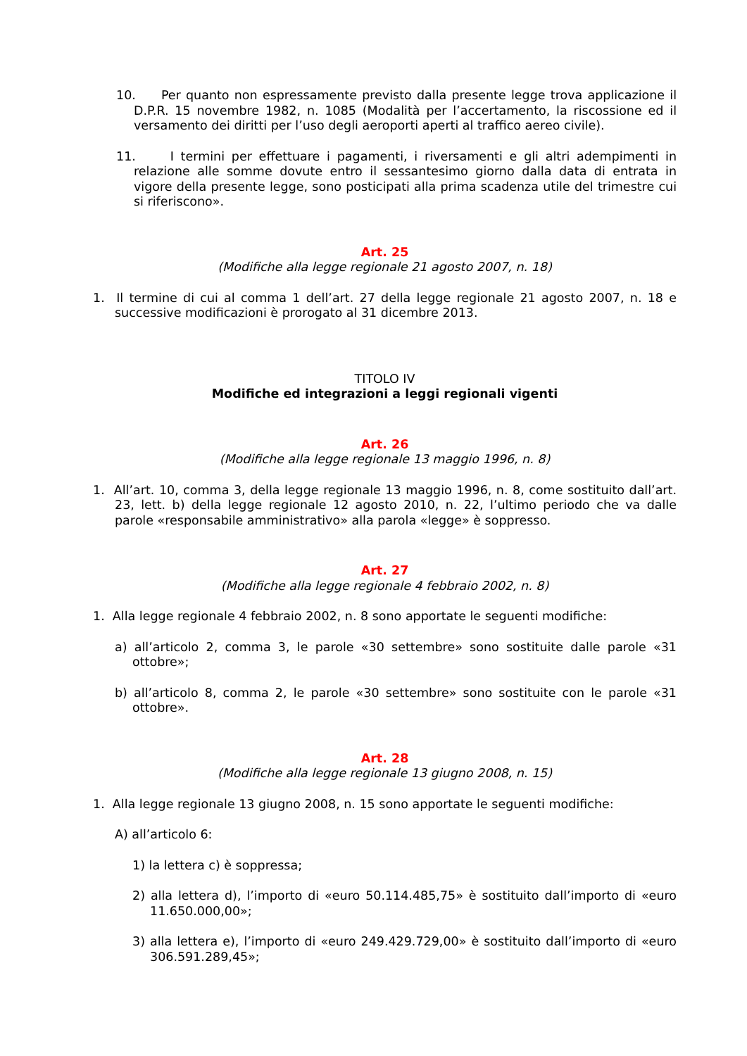10. Per quanto non espressamente previsto dalla presente legge trova applicazione il D.P.R. 15 novembre 1982, n. 1085 (Modalità per l’accertamento, la riscossione ed il versamento dei diritti per l’uso degli aeroporti aperti al traffico aereo civile).
11. I termini per effettuare i pagamenti, i riversamenti e gli altri adempimenti in relazione alle somme dovute entro il sessantesimo giorno dalla data di entrata in vigore della presente legge, sono posticipati alla prima scadenza utile del trimestre cui si riferiscono».
Art. 25
(Modifiche alla legge regionale 21 agosto 2007, n. 18)
1. Il termine di cui al comma 1 dell’art. 27 della legge regionale 21 agosto 2007, n. 18 e successive modificazioni è prorogato al 31 dicembre 2013.
TITOLO IV
Modifiche ed integrazioni a leggi regionali vigenti
Art. 26
(Modifiche alla legge regionale 13 maggio 1996, n. 8)
1. All’art. 10, comma 3, della legge regionale 13 maggio 1996, n. 8, come sostituito dall’art. 23, lett. b) della legge regionale 12 agosto 2010, n. 22, l’ultimo periodo che va dalle parole «responsabile amministrativo» alla parola «legge» è soppresso.
Art. 27
(Modifiche alla legge regionale 4 febbraio 2002, n. 8)
1. Alla legge regionale 4 febbraio 2002, n. 8 sono apportate le seguenti modifiche:
a) all’articolo 2, comma 3, le parole «30 settembre» sono sostituite dalle parole «31 ottobre»;
b) all’articolo 8, comma 2, le parole «30 settembre» sono sostituite con le parole «31 ottobre».
Art. 28
(Modifiche alla legge regionale 13 giugno 2008, n. 15)
1. Alla legge regionale 13 giugno 2008, n. 15 sono apportate le seguenti modifiche:
A) all’articolo 6:
1) la lettera c) è soppressa;
2) alla lettera d), l’importo di «euro 50.114.485,75» è sostituito dall’importo di «euro 11.650.000,00»;
3) alla lettera e), l’importo di «euro 249.429.729,00» è sostituito dall’importo di «euro 306.591.289,45»;